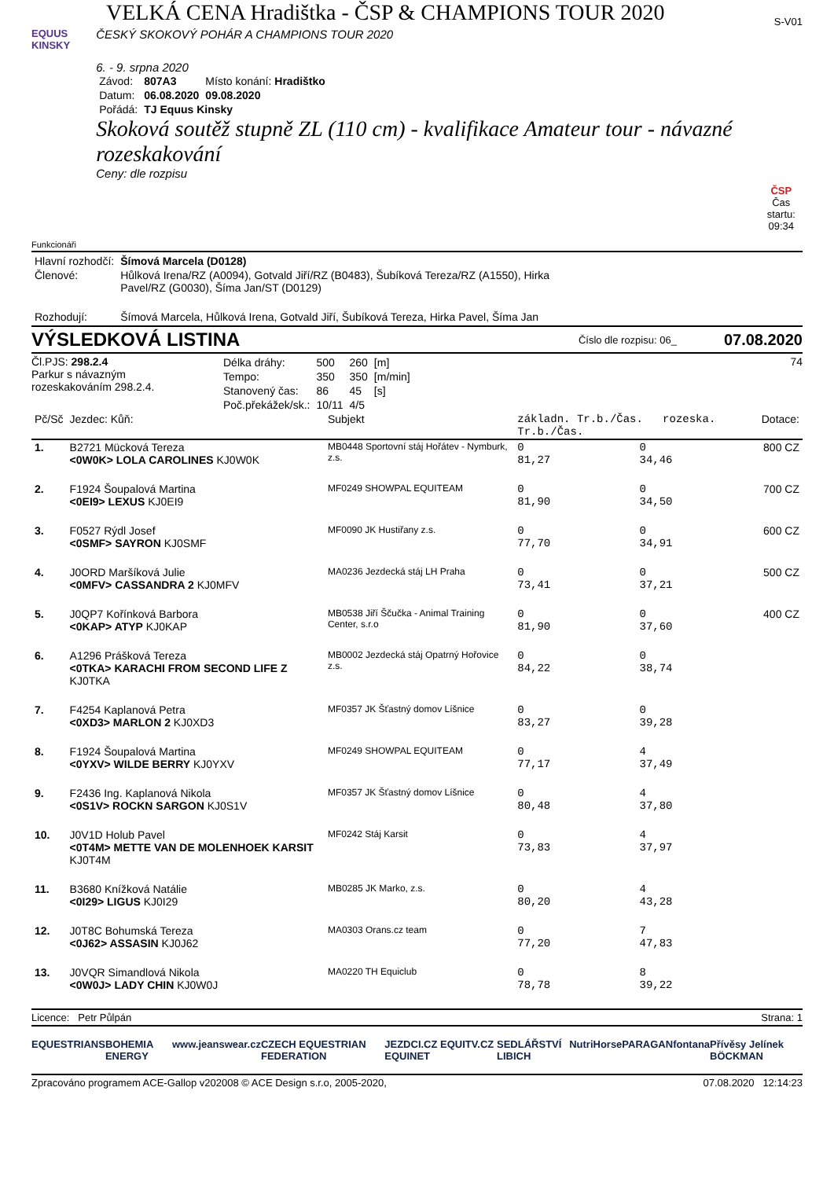VELKÁ CENA Hradištka - ČSP & CHAMPIONS TOUR 2020
S-V01
EQUUS KINSKY
ČESKÝ SKOKOVÝ POHÁR A CHAMPIONS TOUR 2020
6. - 9. srpna 2020
| Závod: | 807A3 | Místo konání: Hradištko |
| Datum: | 06.08.2020 | 09.08.2020 |
| Pořádá: | TJ Equus Kinsky | |
Skoková soutěž stupně ZL (110 cm) - kvalifikace Amateur tour - návazné rozeskakování
Ceny: dle rozpisu
ČSP
Čas startu:
09:34
Funkcionáři
| Hlavní rozhodčí: | Šímová Marcela (D0128) |
| Členové: | Hůlková Irena/RZ (A0094), Gotvald Jiří/RZ (B0483), Šubíková Tereza/RZ (A1550), Hirka Pavel/RZ (G0030), Šíma Jan/ST (D0129) |
| Rozhodují: | Šímová Marcela, Hůlková Irena, Gotvald Jiří, Šubíková Tereza, Hirka Pavel, Šíma Jan |
VÝSLEDKOVÁ LISTINA
Číslo dle rozpisu: 06_
07.08.2020
Čl.PJS: 298.2.4
Parkur s návazným
rozeskakováním 298.2.4.
| Délka dráhy: | 500 | 260 | [m] |
| Tempo: | 350 | 350 | [m/min] |
| Stanovený čas: | 86 | 45 | [s] |
| Poč.překážek/sk.: | 10/11 | 4/5 | |
74
| Pč/Sč | Jezdec: Kůň: | Subjekt | základn. Tr.b./Čas. rozeska. Tr.b./Čas. | | Dotace: |
| --- | --- | --- | --- | --- | --- |
| 1. | B2721 Mücková Tereza <0W0K> LOLA CAROLINES KJ0W0K | MB0448 Sportovní stáj Hořátev - Nymburk, z.s. | 0 81,27 | 0 34,46 | 800 CZ |
| 2. | F1924 Šoupalová Martina <0EI9> LEXUS KJ0EI9 | MF0249 SHOWPAL EQUITEAM | 0 81,90 | 0 34,50 | 700 CZ |
| 3. | F0527 Rýdl Josef <0SMF> SAYRON KJ0SMF | MF0090 JK Hustiřany z.s. | 0 77,70 | 0 34,91 | 600 CZ |
| 4. | J0ORD Maršíková Julie <0MFV> CASSANDRA 2 KJ0MFV | MA0236 Jezdecká stáj LH Praha | 0 73,41 | 0 37,21 | 500 CZ |
| 5. | J0QP7 Kořínková Barbora <0KAP> ATYP KJ0KAP | MB0538 Jiří Ščučka - Animal Training Center, s.r.o | 0 81,90 | 0 37,60 | 400 CZ |
| 6. | A1296 Prášková Tereza <0TKA> KARACHI FROM SECOND LIFE Z KJ0TKA | MB0002 Jezdecká stáj Opatrný Hořovice z.s. | 0 84,22 | 0 38,74 | |
| 7. | F4254 Kaplanová Petra <0XD3> MARLON 2 KJ0XD3 | MF0357 JK Šťastný domov Líšnice | 0 83,27 | 0 39,28 | |
| 8. | F1924 Šoupalová Martina <0YXV> WILDE BERRY KJ0YXV | MF0249 SHOWPAL EQUITEAM | 0 77,17 | 4 37,49 | |
| 9. | F2436 Ing. Kaplanová Nikola <0S1V> ROCKN SARGON KJ0S1V | MF0357 JK Šťastný domov Líšnice | 0 80,48 | 4 37,80 | |
| 10. | J0V1D Holub Pavel <0T4M> METTE VAN DE MOLENHOEK KARSIT KJ0T4M | MF0242 Stáj Karsit | 0 73,83 | 4 37,97 | |
| 11. | B3680 Knížková Natálie <0I29> LIGUS KJ0I29 | MB0285 JK Marko, z.s. | 0 80,20 | 4 43,28 | |
| 12. | J0T8C Bohumská Tereza <0J62> ASSASIN KJ0J62 | MA0303 Orans.cz team | 0 77,20 | 7 47,83 | |
| 13. | J0VQR Simandlová Nikola <0W0J> LADY CHIN KJ0W0J | MA0220 TH Equiclub | 0 78,78 | 8 39,22 | |
Licence: Petr Půlpán Strana: 1
EQUESTRIANS BOHEMIA ENERGY www.jeanswear.cz CZECH EQUESTRIAN FEDERATION JEZDCI.CZ EQUITV.CZ EQUINET SEDLÁŘSTVÍ LIBICH NutriHorse PARAGAN fontana Přívěsy Jelínek BÖCKMAN
Zpracováno programem ACE-Gallop v202008 © ACE Design s.r.o, 2005-2020,
07.08.2020 12:14:23